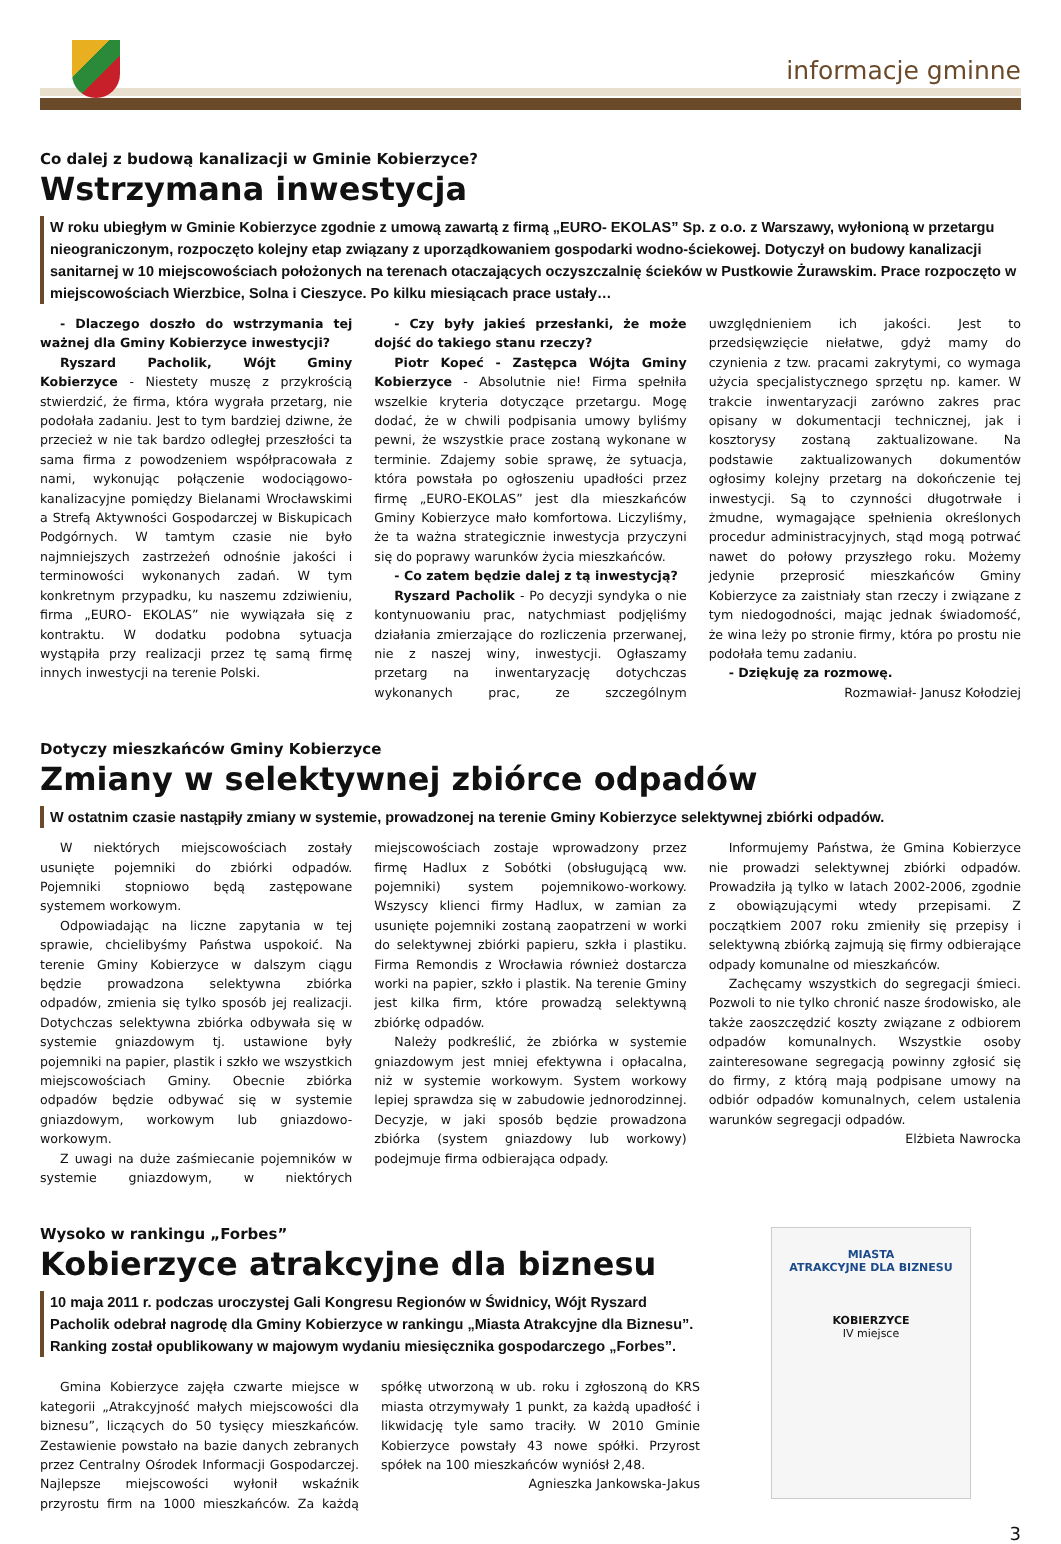informacje gminne
Co dalej z budową kanalizacji w Gminie Kobierzyce?
Wstrzymana inwestycja
W roku ubiegłym w Gminie Kobierzyce zgodnie z umową zawartą z firmą „EURO- EKOLAS” Sp. z o.o. z Warszawy, wyłonioną w przetargu nieograniczonym, rozpoczęto kolejny etap związany z uporządkowaniem gospodarki wodno-ściekowej. Dotyczył on budowy kanalizacji sanitarnej w 10 miejscowościach położonych na terenach otaczających oczyszczalnię ścieków w Pustkowie Żurawskim. Prace rozpoczęto w miejscowościach Wierzbice, Solna i Cieszyce. Po kilku miesiącach prace ustały…
- Dlaczego doszło do wstrzymania tej ważnej dla Gminy Kobierzyce inwestycji?
Ryszard Pacholik, Wójt Gminy Kobierzyce - Niestety muszę z przykrością stwierdzić, że firma, która wygrała przetarg, nie podołała zadaniu. Jest to tym bardziej dziwne, że przecież w nie tak bardzo odległej przeszłości ta sama firma z powodzeniem współpracowała z nami, wykonując połączenie wodociągowo-kanalizacyjne pomiędzy Bielanami Wrocławskimi a Strefą Aktywności Gospodarczej w Biskupicach Podgórnych. W tamtym czasie nie było najmniejszych zastrzeżeń odnośnie jakości i terminowości wykonanych zadań. W tym konkretnym przypadku, ku naszemu zdziwieniu, firma „EURO- EKOLAS” nie wywiązała się z kontraktu. W dodatku podobna sytuacja wystąpiła przy realizacji przez tę samą firmę innych inwestycji na terenie Polski.
- Czy były jakieś przesłanki, że może dojść do takiego stanu rzeczy?
Piotr Kopeć - Zastępca Wójta Gminy Kobierzyce - Absolutnie nie! Firma spełniła wszelkie kryteria dotyczące przetargu. Mogę dodać, że w chwili podpisania umowy byliśmy pewni, że wszystkie prace zostaną wykonane w terminie. Zdajemy sobie sprawę, że sytuacja, która powstała po ogłoszeniu upadłości przez firmę „EURO-EKOLAS” jest dla mieszkańców Gminy Kobierzyce mało komfortowa. Liczyliśmy, że ta ważna strategicznie inwestycja przyczyni się do poprawy warunków życia mieszkańców.
- Co zatem będzie dalej z tą inwestycją?
Ryszard Pacholik - Po decyzji syndyka o nie kontynuowaniu prac, natychmiast podjęliśmy działania zmierzające do rozliczenia przerwanej, nie z naszej winy, inwestycji. Ogłaszamy przetarg na inwentaryzację dotychczas wykonanych prac, ze szczególnym uwzględnieniem ich jakości. Jest to przedsięwzięcie niełatwe, gdyż mamy do czynienia z tzw. pracami zakrytymi, co wymaga użycia specjalistycznego sprzętu np. kamer. W trakcie inwentaryzacji zarówno zakres prac opisany w dokumentacji technicznej, jak i kosztorysy zostaną zaktualizowane. Na podstawie zaktualizowanych dokumentów ogłosimy kolejny przetarg na dokończenie tej inwestycji. Są to czynności długotrwałe i żmudne, wymagające spełnienia określonych procedur administracyjnych, stąd mogą potrwać nawet do połowy przyszłego roku. Możemy jedynie przeprosić mieszkańców Gminy Kobierzyce za zaistniały stan rzeczy i związane z tym niedogodności, mając jednak świadomość, że wina leży po stronie firmy, która po prostu nie podołała temu zadaniu.
- Dziękuję za rozmowę.
Rozmawiał- Janusz Kołodziej
Dotyczy mieszkańców Gminy Kobierzyce
Zmiany w selektywnej zbiórce odpadów
W ostatnim czasie nastąpiły zmiany w systemie, prowadzonej na terenie Gminy Kobierzyce selektywnej zbiórki odpadów.
W niektórych miejscowościach zostały usunięte pojemniki do zbiórki odpadów. Pojemniki stopniowo będą zastępowane systemem workowym.
Odpowiadając na liczne zapytania w tej sprawie, chcielibyśmy Państwa uspokoić. Na terenie Gminy Kobierzyce w dalszym ciągu będzie prowadzona selektywna zbiórka odpadów, zmienia się tylko sposób jej realizacji. Dotychczas selektywna zbiórka odbywała się w systemie gniazdowym tj. ustawione były pojemniki na papier, plastik i szkło we wszystkich miejscowościach Gminy. Obecnie zbiórka odpadów będzie odbywać się w systemie gniazdowym, workowym lub gniazdowo-workowym.
Z uwagi na duże zaśmiecanie pojemników w systemie gniazdowym, w niektórych miejscowościach zostaje wprowadzony przez firmę Hadlux z Sobótki (obsługującą ww. pojemniki) system pojemnikowo-workowy. Wszyscy klienci firmy Hadlux, w zamian za usunięte pojemniki zostaną zaopatrzeni w worki do selektywnej zbiórki papieru, szkła i plastiku. Firma Remondis z Wrocławia również dostarcza worki na papier, szkło i plastik. Na terenie Gminy jest kilka firm, które prowadzą selektywną zbiórkę odpadów.
Należy podkreślić, że zbiórka w systemie gniazdowym jest mniej efektywna i opłacalna, niż w systemie workowym. System workowy lepiej sprawdza się w zabudowie jednorodzinnej. Decyzje, w jaki sposób będzie prowadzona zbiórka (system gniazdowy lub workowy) podejmuje firma odbierająca odpady.
Informujemy Państwa, że Gmina Kobierzyce nie prowadzi selektywnej zbiórki odpadów. Prowadziła ją tylko w latach 2002-2006, zgodnie z obowiązującymi wtedy przepisami. Z początkiem 2007 roku zmieniły się przepisy i selektywną zbiórką zajmują się firmy odbierające odpady komunalne od mieszkańców.
Zachęcamy wszystkich do segregacji śmieci. Pozwoli to nie tylko chronić nasze środowisko, ale także zaoszczędzić koszty związane z odbiorem odpadów komunalnych. Wszystkie osoby zainteresowane segregacją powinny zgłosić się do firmy, z którą mają podpisane umowy na odbiór odpadów komunalnych, celem ustalenia warunków segregacji odpadów.
Elżbieta Nawrocka
Wysoko w rankingu „Forbes”
Kobierzyce atrakcyjne dla biznesu
10 maja 2011 r. podczas uroczystej Gali Kongresu Regionów w Świdnicy, Wójt Ryszard Pacholik odebrał nagrodę dla Gminy Kobierzyce w rankingu „Miasta Atrakcyjne dla Biznesu”. Ranking został opublikowany w majowym wydaniu miesięcznika gospodarczego „Forbes”.
Gmina Kobierzyce zajęła czwarte miejsce w kategorii „Atrakcyjność małych miejscowości dla biznesu”, liczących do 50 tysięcy mieszkańców. Zestawienie powstało na bazie danych zebranych przez Centralny Ośrodek Informacji Gospodarczej. Najlepsze miejscowości wyłonił wskaźnik przyrostu firm na 1000 mieszkańców. Za każdą spółkę utworzoną w ub. roku i zgłoszoną do KRS miasta otrzymywały 1 punkt, za każdą upadłość i likwidację tyle samo traciły. W 2010 Gminie Kobierzyce powstały 43 nowe spółki. Przyrost spółek na 100 mieszkańców wyniósł 2,48.
Agnieszka Jankowska-Jakus
MIASTA
ATRAKCYJNE DLA BIZNESU
KOBIERZYCE
IV miejsce
3